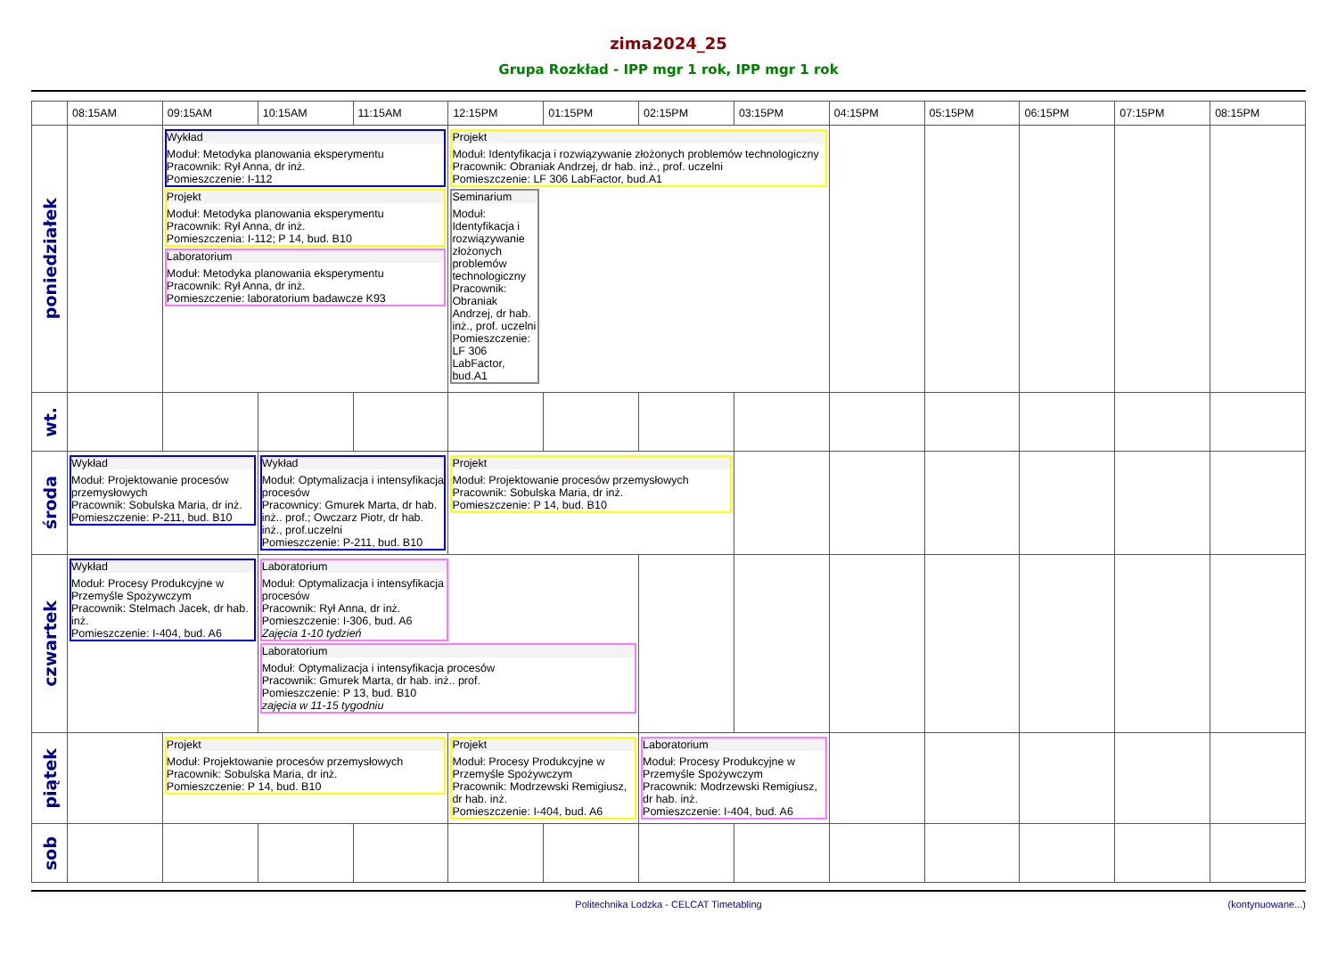zima2024_25
Grupa Rozkład - IPP mgr 1 rok, IPP mgr 1 rok
| | 08:15AM | 09:15AM | 10:15AM | 11:15AM | 12:15PM | 01:15PM | 02:15PM | 03:15PM | 04:15PM | 05:15PM | 06:15PM | 07:15PM | 08:15PM |
| --- | --- | --- | --- | --- | --- | --- | --- | --- | --- | --- | --- | --- | --- |
| poniedziałek | | Wykład Moduł: Metodyka planowania eksperymentu Pracownik: Rył Anna, dr inż. Pomieszczenie: I-112 Projekt Moduł: Metodyka planowania eksperymentu Pracownik: Rył Anna, dr inż. Pomieszczenia: I-112; P 14, bud. B10 Laboratorium Moduł: Metodyka planowania eksperymentu Pracownik: Rył Anna, dr inż. Pomieszczenie: laboratorium badawcze K93 | | | Projekt Moduł: Identyfikacja i rozwiązywanie złożonych problemów technologiczny Pracownik: Obraniak Andrzej, dr hab. inż., prof. uczelni Pomieszczenie: LF 306 LabFactor, bud.A1 Seminarium Moduł: Identyfikacja i rozwiązywanie złożonych problemów technologiczny Pracownik: Obraniak Andrzej, dr hab. inż., prof. uczelni Pomieszczenie: LF 306 LabFactor, bud.A1 | | | | | | | | |
| wt. | | | | | | | | | | | | | |
| środa | Wykład Moduł: Projektowanie procesów przemysłowych Pracownik: Sobulska Maria, dr inż. Pomieszczenie: P-211, bud. B10 | | Wykład Moduł: Optymalizacja i intensyfikacja procesów Pracownicy: Gmurek Marta, dr hab. inż.. prof.; Owczarz Piotr, dr hab. inż., prof.uczelni Pomieszczenie: P-211, bud. B10 | | Projekt Moduł: Projektowanie procesów przemysłowych Pracownik: Sobulska Maria, dr inż. Pomieszczenie: P 14, bud. B10 | | | | | | | | |
| czwartek | Wykład Moduł: Procesy Produkcyjne w Przemyśle Spożywczym Pracownik: Stelmach Jacek, dr hab. inż. Pomieszczenie: I-404, bud. A6 | | Laboratorium Moduł: Optymalizacja i intensyfikacja procesów Pracownik: Rył Anna, dr inż. Pomieszczenie: I-306, bud. A6 Zajęcia 1-10 tydzień Laboratorium Moduł: Optymalizacja i intensyfikacja procesów Pracownik: Gmurek Marta, dr hab. inż.. prof. Pomieszczenie: P 13, bud. B10 zajęcia w 11-15 tygodniu | | | | | | | | | | |
| piątek | | Projekt Moduł: Projektowanie procesów przemysłowych Pracownik: Sobulska Maria, dr inż. Pomieszczenie: P 14, bud. B10 | | | Projekt Moduł: Procesy Produkcyjne w Przemyśle Spożywczym Pracownik: Modrzewski Remigiusz, dr hab. inż. Pomieszczenie: I-404, bud. A6 | | Laboratorium Moduł: Procesy Produkcyjne w Przemyśle Spożywczym Pracownik: Modrzewski Remigiusz, dr hab. inż. Pomieszczenie: I-404, bud. A6 | | | | | | |
| sob | | | | | | | | | | | | | |
Politechnika Lodzka - CELCAT Timetabling (kontynuowane...)